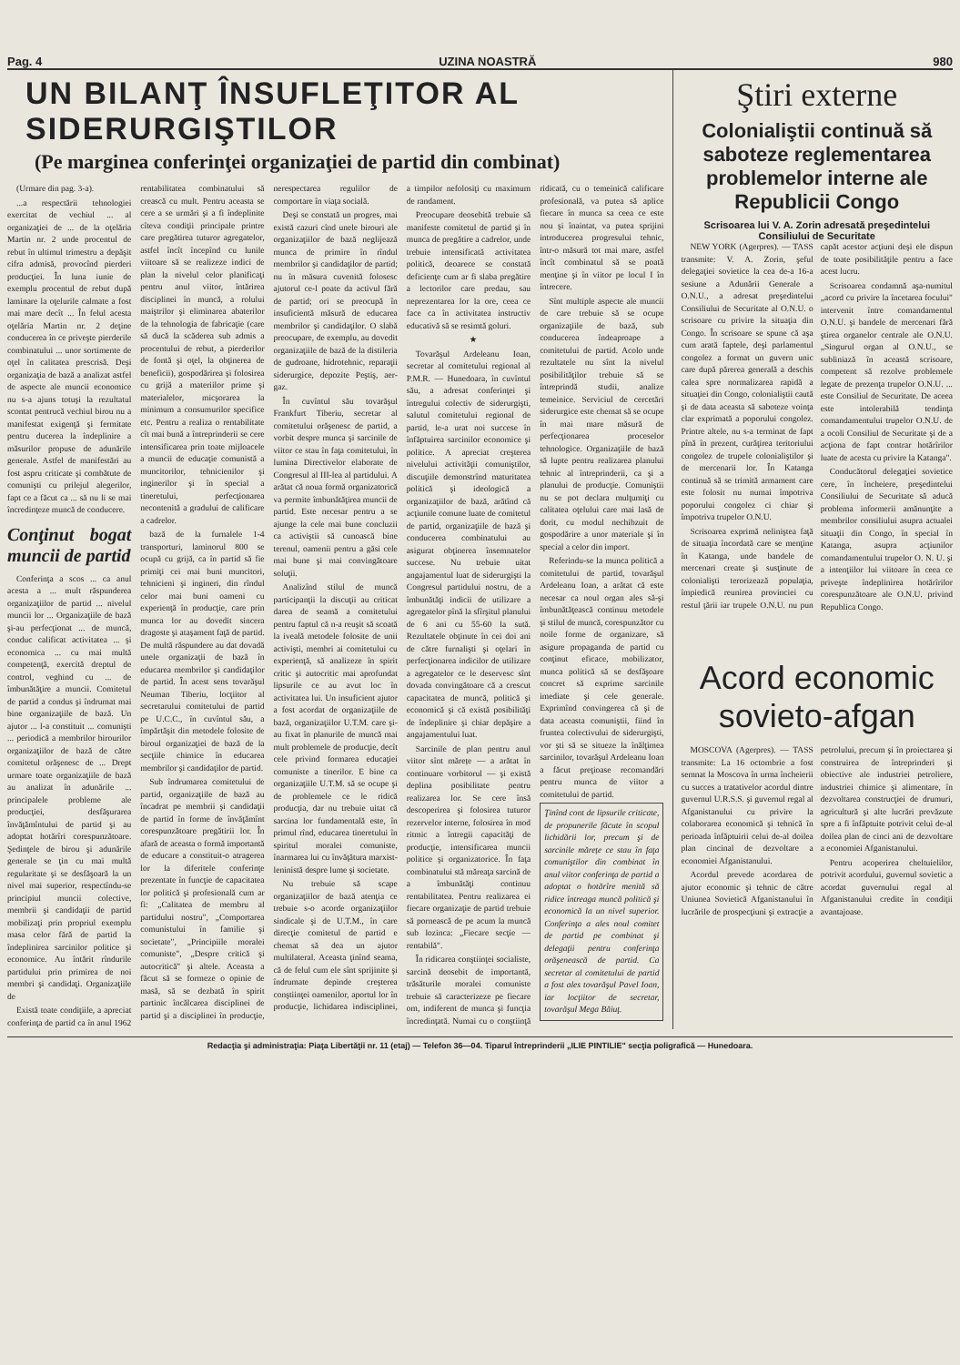Pag. 4 UZINA NOASTRĂ 980
UN BILANŢ ÎNSUFLEŢITOR AL SIDERURGIŞTILOR
(Pe marginea conferinţei organizaţiei de partid din combinat)
(Urmare din pag. 3-a).
...a respectării tehnologiei exercitat de vechiul ... al organizaţiei de ... de la oţelăria Martin nr. 2 unde procentul de rebut în ultimul trimestru a depăşit cifra admisă, provocînd pierderi producţiei. În luna iunie de exemplu procentul de rebut după laminare la oţelurile calmate a fost mai mare decît ... În felul acesta oţelăria Martin nr. 2 deţine conducerea în ce priveşte pierderile combinatului ... unor sortimente de oţel în calitatea prescrisă. Deşi organizaţia de bază a analizat astfel de aspecte ale muncii economice nu s-a ajuns totuşi la rezultatul scontat pentrucă vechiul birou nu a manifestat exigenţă şi fermitate pentru ducerea la îndeplinire a măsurilor propuse de adunările generale. Astfel de manifestări au fost aspru criticate şi combătute de comunişti cu prilejul alegerilor, fapt ce a făcut ca ... să nu li se mai încredinţeze muncă de conducere.
Conţinut bogat muncii de partid
Conferinţa a scos ... ca anul acesta a ... mult răspunderea organizaţiilor de partid ... nivelul muncii lor ... Organizaţiile de bază şi-au perfecţionat ... de muncă, conduc calificat activitatea ... şi economica ... cu mai multă competenţă, exercită dreptul de control, veghind cu ... de îmbunătăţire a muncii. Comitetul de partid a condus şi îndrumat mai bine organizaţiile de bază. Un ajutor ... l-a constituit ... comunişti ... periodică a membrilor birourilor organizaţiilor de bază de către comitetul orăşenesc de ... Drept urmare toate organizaţiile de bază au analizat în adunările ... principalele probleme ale producţiei, desfăşurarea învăţămîntului de partid şi au adoptat hotărîri corespunzătoare. Şedinţele de birou şi adunările generale se ţin cu mai multă regularitate şi se desfăşoară la un nivel mai superior, respectîndu-se principiul muncii colective, membrii şi candidaţii de partid mobilizaţi prin propriul exemplu masa celor fără de partid la îndeplinirea sarcinilor politice şi economice. Au întărit rîndurile partidului prin primirea de noi membri şi candidaţi. Organizaţiile de
Există toate condiţiile, a apreciat conferinţa de partid ca în anul 1962 rentabilitatea combinatului să crească cu mult. Pentru aceasta se cere a se urmări şi a fi îndeplinite cîteva condiţii principale printre care pregătirea tuturor agregatelor, astfel încît începînd cu lunile viitoare să se realizeze indici de plan la nivelul celor planificaţi pentru anul viitor, întărirea disciplinei în muncă, a rolului maiştrilor şi eliminarea abaterilor de la tehnologia de fabricaţie (care să ducă la scăderea sub admis a procentului de rebut, a pierderilor de fontă şi oţel, la obţinerea de beneficii), gospodărirea şi folosirea cu grijă a materiilor prime şi materialelor, micşorarea la minimum a consumurilor specifice etc. Pentru a realiza o rentabilitate cît mai bună a întreprinderii se cere intensificarea prin toate mijloacele a muncii de educaţie comunistă a muncitorilor, tehnicienilor şi inginerilor şi în special a tineretului, perfecţionarea necontenită a gradului de calificare a cadrelor.
bază de la furnalele 1-4 transporturi, laminorul 800 se ocupă cu grijă, ca în partid să fie primiţi cei mai buni muncitori, tehnicieni şi ingineri, din rîndul celor mai buni oameni cu experienţă în producţie, care prin munca lor au dovedit sincera dragoste şi ataşament faţă de partid. De multă răspundere au dat dovadă unele organizaţii de bază în educarea membrilor şi candidaţilor de partid. În acest sens tovarăşul Neuman Tiberiu, locţiitor al secretarului comitetului de partid pe U.C.C., în cuvîntul său, a împărtăşit din metodele folosite de biroul organizaţiei de bază de la secţiile chimice în educarea membrilor şi candidaţilor de partid.
Sub îndrumarea comitetului de partid, organizaţiile de bază au încadrat pe membrii şi candidaţii de partid în forme de învăţămînt corespunzătoare pregătirii lor. În afară de aceasta o formă importantă de educare a constituit-o atragerea lor la diferitele conferinţe prezentate în funcţie de capacitatea lor politică şi profesională cum ar fi: „Calitatea de membru al partidului nostru", „Comportarea comunistului în familie şi societate", „Principiile moralei comuniste", „Despre critică şi autocritică" şi altele. Aceasta a făcut să se formeze o opinie de masă, să se dezbată în spirit partinic încălcarea disciplinei de partid şi a disciplinei în producţie, nerespectarea regulilor de comportare în viaţa socială.
Deşi se constată un progres, mai există cazuri cînd unele birouri ale organizaţiilor de bază neglijează munca de primire în rîndul membrilor şi candidaţilor de partid; nu în măsura cuvenită folosesc ajutorul ce-l poate da activul fără de partid; ori se preocupă în insuficientă măsură de educarea membrilor şi candidaţilor. O slabă preocupare, de exemplu, au dovedit organizaţiile de bază de la distileria de gudroane, hidrotehnic, reparaţii siderurgice, depozite Peştiş, aer-gaz.
În cuvîntul său tovarăşul Frankfurt Tiberiu, secretar al comitetului orăşenesc de partid, a vorbit despre munca şi sarcinile de viitor ce stau în faţa comitetului, în lumina Directivelor elaborate de Congresul al III-lea al partidului. A arătat că noua formă organizatorică va permite îmbunătăţirea muncii de partid. Este necesar pentru a se ajunge la cele mai bune concluzii ca activiştii să cunoască bine terenul, oamenii pentru a găsi cele mai bune şi mai convingătoare soluţii.
Analizînd stilul de muncă participanţii la discuţii au criticat darea de seamă a comitetului pentru faptul că n-a reuşit să scoată la iveală metodele folosite de unii activişti, membri ai comitetului cu experienţă, să analizeze în spirit critic şi autocritic mai aprofundat lipsurile ce au avut loc în activitatea lui. Un insuficient ajutor a fost acordat de organizaţiile de bază, organizaţiilor U.T.M. care şi-au fixat în planurile de muncă mai mult problemele de producţie, decît cele privind formarea educaţiei comuniste a tinerilor. E bine ca organizaţiile U.T.M. să se ocupe şi de problemele ce le ridică producţia, dar nu trebuie uitat că sarcina lor fundamentală este, în primul rînd, educarea tineretului în spiritul moralei comuniste, înarmarea lui cu învăţătura marxist-leninistă despre lume şi societate.
Nu trebuie să scape organizaţiilor de bază atenţia ce trebuie s-o acorde organizaţiilor sindicale şi de U.T.M., în care direcţie comitetul de partid e chemat să dea un ajutor multilateral. Aceasta ţinînd seama, că de felul cum ele sînt sprijinite şi îndrumate depinde creşterea conştiinţei oamenilor, aportul lor în producţie, lichidarea indisciplinei, a timpilor nefolosiţi cu maximum de randament.
Preocupare deosebită trebuie să manifeste comitetul de partid şi în munca de pregătire a cadrelor, unde trebuie intensificată activitatea politică, deoarece se constată deficienţe cum ar fi slaba pregătire a lectorilor care predau, sau neprezentarea lor la ore, ceea ce face ca în activitatea instructiv educativă să se resimtă goluri.
★
Tovarăşul Ardeleanu Ioan, secretar al comitetului regional al P.M.R. — Hunedoara, în cuvîntul său, a adresat conferinţei şi întregului colectiv de siderurgişti, salutul comitetului regional de partid, le-a urat noi succese în înfăptuirea sarcinilor economice şi politice. A apreciat creşterea nivelului activităţii comuniştilor, discuţiile demonstrînd maturitatea politică şi ideologică a organizaţiilor de bază, arătînd că acţiunile comune luate de comitetul de partid, organizaţiile de bază şi conducerea combinatului au asigurat obţinerea însemnatelor succese. Nu trebuie uitat angajamentul luat de siderurgişti la Congresul partidului nostru, de a îmbunătăţi indicii de utilizare a agregatelor pînă la sfîrşitul planului de 6 ani cu 55-60 la sută. Rezultatele obţinute în cei doi ani de către furnalişti şi oţelari în perfecţionarea indicilor de utilizare a agregatelor ce le deservesc sînt dovada convingătoare că a crescut capacitatea de muncă, politică şi economică şi că există posibilităţi de îndeplinire şi chiar depăşire a angajamentului luat.
Sarcinile de plan pentru anul viitor sînt mărețe — a arătat în continuare vorbitorul — şi există deplina posibilitate pentru realizarea lor. Se cere însă descoperirea şi folosirea tuturor rezervelor interne, folosirea în mod ritmic a întregii capacităţi de producţie, intensificarea muncii politice şi organizatorice. În faţa combinatului stă măreaţa sarcină de a îmbunătăţi continuu rentabilitatea. Pentru realizarea ei fiecare organizaţie de partid trebuie să pornească de pe acum la muncă sub lozinca: „Fiecare secţie — rentabilă".
În ridicarea conştiinţei socialiste, sarcină deosebit de importantă, trăsăturile moralei comuniste trebuie să caracterizeze pe fiecare om, indiferent de munca şi funcţia încredinţată. Numai cu o conştiinţă ridicată, cu o temeinică calificare profesională, va putea să aplice fiecare în munca sa ceea ce este nou şi înaintat, va putea sprijini introducerea progresului tehnic, într-o măsură tot mai mare, astfel încît combinatul să se poată menţine şi în viitor pe locul I în întrecere.
Sînt multiple aspecte ale muncii de care trebuie să se ocupe organizaţiile de bază, sub conducerea îndeaproape a comitetului de partid. Acolo unde rezultatele nu sînt la nivelul posibilităţilor trebuie să se întreprindă studii, analize temeinice. Serviciul de cercetări siderurgice este chemat să se ocupe în mai mare măsură de perfecţionarea proceselor tehnologice. Organizaţiile de bază să lupte pentru realizarea planului tehnic al întreprinderii, ca şi a planului de producţie. Comuniştii nu se pot declara mulţumiţi cu calitatea oţelului care mai lasă de dorit, cu modul nechibzuit de gospodărire a unor materiale şi în special a celor din import.
Referindu-se la munca politică a comitetului de partid, tovarăşul Ardeleanu Ioan, a arătat că este necesar ca noul organ ales să-şi îmbunătăţească continuu metodele şi stilul de muncă, corespunzător cu noile forme de organizare, să asigure propaganda de partid cu conţinut eficace, mobilizator, munca politică să se desfăşoare concret să exprime sarcinile imediate şi cele generale. Exprimînd convingerea că şi de data aceasta comuniştii, fiind în fruntea colectivului de siderurgişti, vor şti să se situeze la înălţimea sarcinilor, tovarăşul Ardeleanu Ioan a făcut preţioase recomandări pentru munca de viitor a comitetului de partid.
Ţinînd cont de lipsurile criticate, de propunerile făcute în scopul lichidării lor, precum şi de sarcinile mărețe ce stau în faţa comuniştilor din combinat în anul viitor conferinţa de partid a adoptat o hotărîre menită să ridice întreaga muncă politică şi economică la un nivel superior. Conferinţa a ales noul comitet de partid pe combinat şi delegaţii pentru conferinţa orăşenească de partid. Ca secretar al comitetului de partid a fost ales tovarăşul Pavel Ioan, iar locţiitor de secretar, tovarăşul Mega Băiuţ.
Ştiri externe
Colonialiştii continuă să saboteze reglementarea problemelor interne ale Republicii Congo
Scrisoarea lui V. A. Zorin adresată preşedintelui Consiliului de Securitate
NEW YORK (Agerpres). — TASS transmite: V. A. Zorin, şeful delegaţiei sovietice la cea de-a 16-a sesiune a Adunării Generale a O.N.U., a adresat preşedintelui Consiliului de Securitate al O.N.U. o scrisoare cu privire la situaţia din Congo. În scrisoare se spune că aşa cum arată faptele, deşi parlamentul congolez a format un guvern unic care după părerea generală a deschis calea spre normalizarea rapidă a situaţiei din Congo, colonialiştii caută şi de data aceasta să saboteze voinţa clar exprimată a poporului congolez. Printre altele, nu s-a terminat de fapt pînă în prezent, curăţirea teritoriului congolez de trupele colonialiştilor şi de mercenarii lor. În Katanga continuă să se trimită armament care este folosit nu numai împotriva poporului congolez ci chiar şi împotriva trupelor O.N.U.
Scrisoarea exprimă neliniştea faţă de situaţia încordată care se menţine în Katanga, unde bandele de mercenari create şi susţinute de colonialişti terorizează populaţia, împiedică reunirea provinciei cu restul ţării iar trupele O.N.U. nu pun capăt acestor acţiuni deşi ele dispun de toate posibilităţile pentru a face acest lucru.
Scrisoarea condamnă aşa-numitul „acord cu privire la încetarea focului" intervenit între comandamentul O.N.U. şi bandele de mercenari fără ştirea organelor centrale ale O.N.U. „Singurul organ al O.N.U., se subliniază în această scrisoare, competent să rezolve problemele legate de prezenţa trupelor O.N.U. ... este Consiliul de Securitate. De aceea este intolerabilă tendinţa comandamentului trupelor O.N.U. de a ocoli Consiliul de Securitate şi de a acţiona de fapt contrar hotărîrilor luate de acesta cu privire la Katanga".
Conducătorul delegaţiei sovietice cere, în încheiere, preşedintelui Consiliului de Securitate să aducă problema informerii amănunţite a membrilor consiliului asupra actualei situaţii din Congo, în special în Katanga, asupra acţiunilor comandamentului trupelor O. N. U. şi a intenţiilor lui viitoare în ceea ce priveşte îndeplinirea hotărîrilor corespunzătoare ale O.N.U. privind Republica Congo.
Acord economic sovieto-afgan
MOSCOVA (Agerpres). — TASS transmite: La 16 octombrie a fost semnat la Moscova în urma încheierii cu succes a tratativelor acordul dintre guvernul U.R.S.S. şi guvernul regal al Afganistanului cu privire la colaborarea economică şi tehnică în perioada înfăptuirii celui de-al doilea plan cincinal de dezvoltare a economiei Afganistanului.
Acordul prevede acordarea de ajutor economic şi tehnic de către Uniunea Sovietică Afganistanului în lucrările de prospecţiuni şi extracţie a petrolului, precum şi în proiectarea şi construirea de întreprinderi şi obiective ale industriei petroliere, industriei chimice şi alimentare, în dezvoltarea construcţiei de drumuri, agricultură şi alte lucrări prevăzute spre a fi înfăptuite potrivit celui de-al doilea plan de cinci ani de dezvoltare a economiei Afganistanului.
Pentru acoperirea cheltuielilor, potrivit acordului, guvernul sovietic a acordat guvernului regal al Afganistanului credite în condiţii avantajoase.
Redacţia şi administraţia: Piaţa Libertăţii nr. 11 (etaj) — Telefon 36—04. Tiparul întreprinderii „ILIE PINTILIE" secţia poligrafică — Hunedoara.